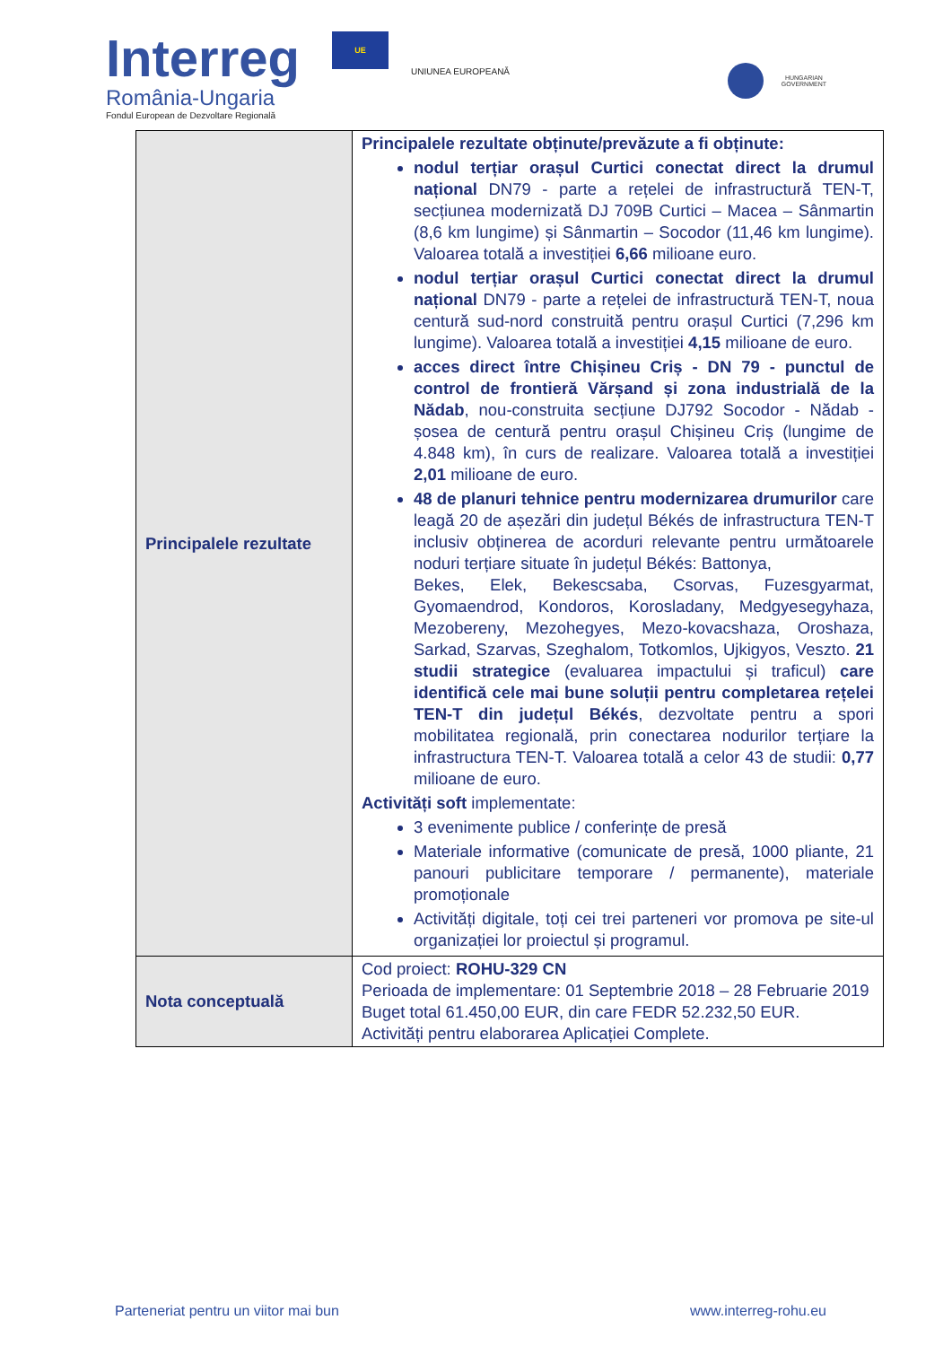Interreg UE
România-Ungaria
Fondul European de Dezvoltare Regională
UNIUNEA EUROPEANĂ
HUNGARIAN
GOVERNMENT
| Principalele rezultate | Principalele rezultate obținute/prevăzute a fi obținute: nodul terțiar orașul Curtici conectat direct la drumul național DN79 - parte a rețelei de infrastructură TEN-T, secțiunea modernizată DJ 709B Curtici – Macea – Sânmartin (8,6 km lungime) și Sânmartin – Socodor (11,46 km lungime). Valoarea totală a investiției 6,66 milioane euro. nodul terțiar orașul Curtici conectat direct la drumul național DN79 - parte a rețelei de infrastructură TEN-T, noua centură sud-nord construită pentru orașul Curtici (7,296 km lungime). Valoarea totală a investiției 4,15 milioane de euro. acces direct între Chișineu Criș - DN 79 - punctul de control de frontieră Vărșand și zona industrială de la Nădab , nou-construita secțiune DJ792 Socodor - Nădab - șosea de centură pentru orașul Chișineu Criș (lungime de 4.848 km), în curs de realizare. Valoarea totală a investiției 2,01 milioane de euro. 48 de planuri tehnice pentru modernizarea drumurilor care leagă 20 de așezări din județul Békés de infrastructura TEN-T inclusiv obținerea de acorduri relevante pentru următoarele noduri terțiare situate în județul Békés: Battonya, Bekes, Elek, Bekescsaba, Csorvas, Fuzesgyarmat, Gyomaendrod, Kondoros, Korosladany, Medgyesegyhaza, Mezobereny, Mezohegyes, Mezo-kovacshaza, Oroshaza, Sarkad, Szarvas, Szeghalom, Totkomlos, Ujkigyos, Veszto. 21 studii strategice (evaluarea impactului și traficul) care identifică cele mai bune soluții pentru completarea rețelei TEN-T din județul Békés , dezvoltate pentru a spori mobilitatea regională, prin conectarea nodurilor terțiare la infrastructura TEN-T. Valoarea totală a celor 43 de studii: 0,77 milioane de euro. Activități soft implementate: 3 evenimente publice / conferințe de presă Materiale informative (comunicate de presă, 1000 pliante, 21 panouri publicitare temporare / permanente), materiale promoționale Activități digitale, toți cei trei parteneri vor promova pe site-ul organizației lor proiectul și programul. |
| Nota conceptuală | Cod proiect: ROHU-329 CN Perioada de implementare: 01 Septembrie 2018 – 28 Februarie 2019 Buget total 61.450,00 EUR, din care FEDR 52.232,50 EUR. Activități pentru elaborarea Aplicației Complete. |
Parteneriat pentru un viitor mai bun www.interreg-rohu.eu